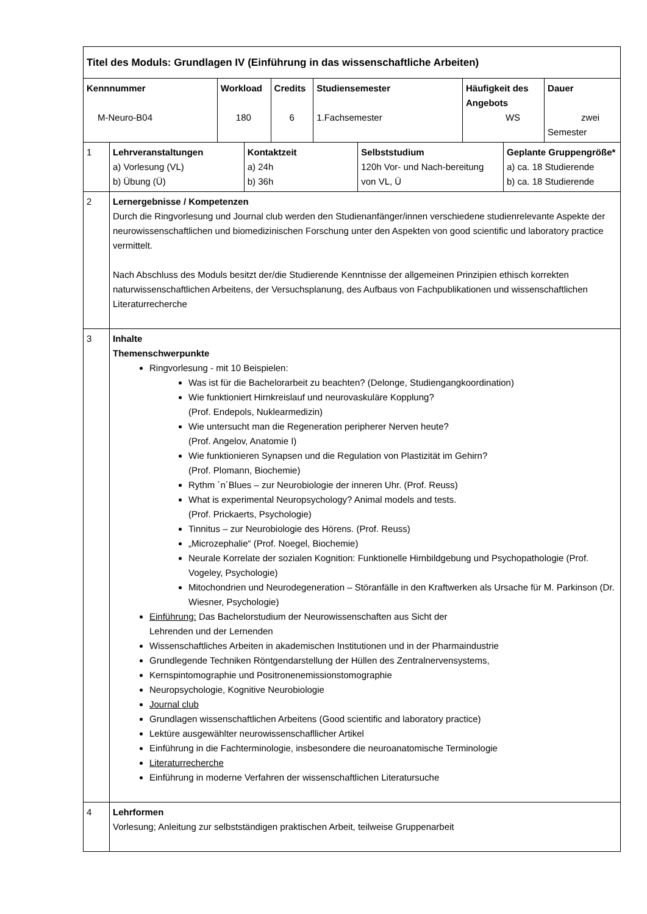| Titel des Moduls: Grundlagen IV (Einführung in das wissenschaftliche Arbeiten) | | | | | | | | | |
| Kennnummer M-Neuro-B04 | | Workload 180 | | Credits 6 | Studiensemester 1.Fachsemester | | Häufigkeit des Angebots WS | | Dauer zwei Semester |
| 1 | Lehrveranstaltungen a) Vorlesung (VL) b) Übung (Ü) | | Kontaktzeit a) 24h b) 36h | | | Selbststudium 120h Vor- und Nach-bereitung von VL, Ü | | Geplante Gruppengröße* a) ca. 18 Studierende b) ca. 18 Studierende | |
| 2 | Lernergebnisse / Kompetenzen Durch die Ringvorlesung und Journal club werden den Studienanfänger/innen verschiedene studienrelevante Aspekte der neurowissenschaftlichen und biomedizinischen Forschung unter den Aspekten von good scientific und laboratory practice vermittelt. Nach Abschluss des Moduls besitzt der/die Studierende Kenntnisse der allgemeinen Prinzipien ethisch korrekten naturwissenschaftlichen Arbeitens, der Versuchsplanung, des Aufbaus von Fachpublikationen und wissenschaftlichen Literaturrecherche | | | | | | | | |
| 3 | Inhalte Themenschwerpunkte Ringvorlesung - mit 10 Beispielen: Was ist für die Bachelorarbeit zu beachten? (Delonge, Studiengangkoordination) Wie funktioniert Hirnkreislauf und neurovaskuläre Kopplung? (Prof. Endepols, Nuklearmedizin) Wie untersucht man die Regeneration peripherer Nerven heute? (Prof. Angelov, Anatomie I) Wie funktionieren Synapsen und die Regulation von Plastizität im Gehirn? (Prof. Plomann, Biochemie) Rythm ´n´Blues – zur Neurobiologie der inneren Uhr. (Prof. Reuss) What is experimental Neuropsychology? Animal models and tests. (Prof. Prickaerts, Psychologie) Tinnitus – zur Neurobiologie des Hörens. (Prof. Reuss) „Microzephalie“ (Prof. Noegel, Biochemie) Neurale Korrelate der sozialen Kognition: Funktionelle Hirnbildgebung und Psychopathologie (Prof. Vogeley, Psychologie) Mitochondrien und Neurodegeneration – Störanfälle in den Kraftwerken als Ursache für M. Parkinson (Dr. Wiesner, Psychologie) Einführung: Das Bachelorstudium der Neurowissenschaften aus Sicht der Lehrenden und der Lernenden Wissenschaftliches Arbeiten in akademischen Institutionen und in der Pharmaindustrie Grundlegende Techniken Röntgendarstellung der Hüllen des Zentralnervensystems, Kernspintomographie und Positronenemissionstomographie Neuropsychologie, Kognitive Neurobiologie Journal club Grundlagen wissenschaftlichen Arbeitens (Good scientific and laboratory practice) Lektüre ausgewählter neurowissenschafllicher Artikel Einführung in die Fachterminologie, insbesondere die neuroanatomische Terminologie Literaturrecherche Einführung in moderne Verfahren der wissenschaftlichen Literatursuche | | | | | | | | |
| 4 | Lehrformen Vorlesung; Anleitung zur selbstständigen praktischen Arbeit, teilweise Gruppenarbeit | | | | | | | | |